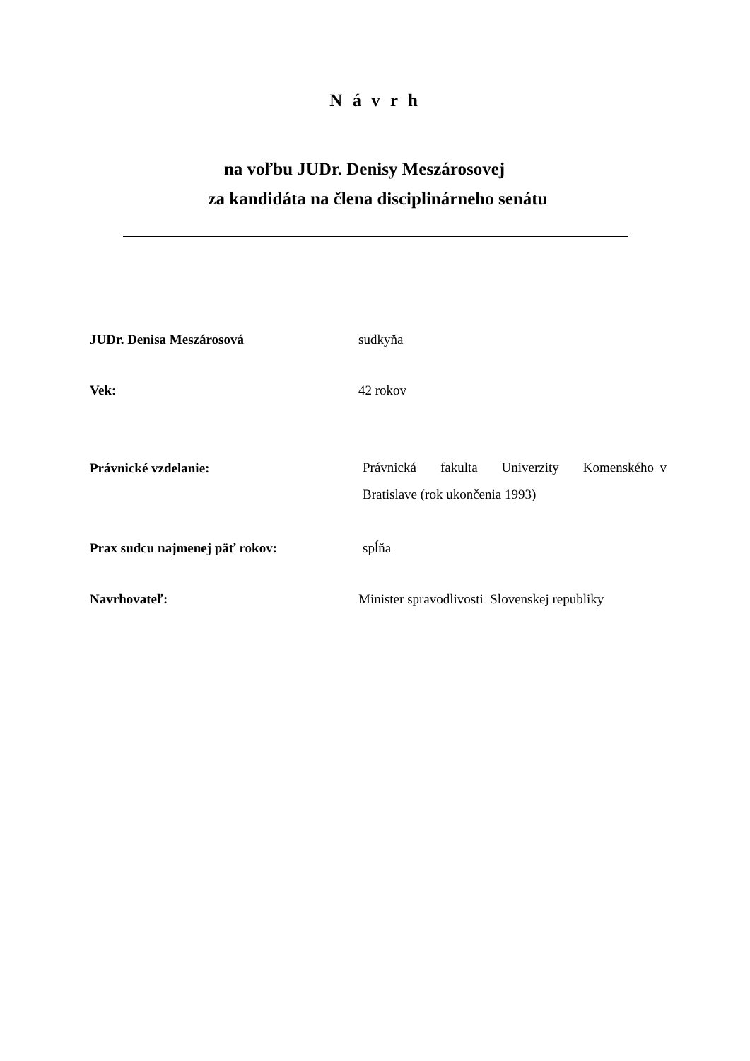N á v r h
na voľbu JUDr. Denisy Meszárosovej
za kandidáta na člena disciplinárneho senátu
JUDr. Denisa Meszárosová
sudkyňa
Vek:
42 rokov
Právnické vzdelanie:
Právnická fakulta Univerzity Komenského v Bratislave (rok ukončenia 1993)
Prax sudcu najmenej päť rokov:
spĺňa
Navrhovateľ:
Minister spravodlivosti Slovenskej republiky